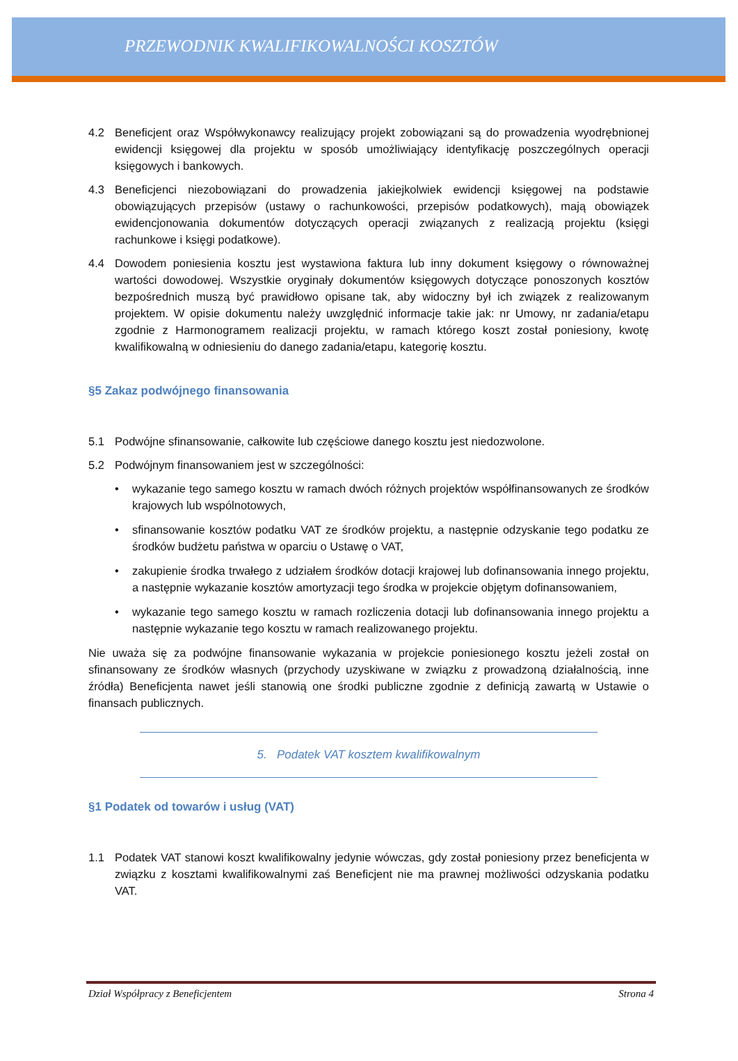PRZEWODNIK KWALIFIKOWALNOŚCI KOSZTÓW
4.2 Beneficjent oraz Współwykonawcy realizujący projekt zobowiązani są do prowadzenia wyodrębnionej ewidencji księgowej dla projektu w sposób umożliwiający identyfikację poszczególnych operacji księgowych i bankowych.
4.3 Beneficjenci niezobowiązani do prowadzenia jakiejkolwiek ewidencji księgowej na podstawie obowiązujących przepisów (ustawy o rachunkowości, przepisów podatkowych), mają obowiązek ewidencjonowania dokumentów dotyczących operacji związanych z realizacją projektu (księgi rachunkowe i księgi podatkowe).
4.4 Dowodem poniesienia kosztu jest wystawiona faktura lub inny dokument księgowy o równoważnej wartości dowodowej. Wszystkie oryginały dokumentów księgowych dotyczące ponoszonych kosztów bezpośrednich muszą być prawidłowo opisane tak, aby widoczny był ich związek z realizowanym projektem. W opisie dokumentu należy uwzględnić informacje takie jak: nr Umowy, nr zadania/etapu zgodnie z Harmonogramem realizacji projektu, w ramach którego koszt został poniesiony, kwotę kwalifikowalną w odniesieniu do danego zadania/etapu, kategorię kosztu.
§5 Zakaz podwójnego finansowania
5.1 Podwójne sfinansowanie, całkowite lub częściowe danego kosztu jest niedozwolone.
5.2 Podwójnym finansowaniem jest w szczególności:
• wykazanie tego samego kosztu w ramach dwóch różnych projektów współfinansowanych ze środków krajowych lub wspólnotowych,
• sfinansowanie kosztów podatku VAT ze środków projektu, a następnie odzyskanie tego podatku ze środków budżetu państwa w oparciu o Ustawę o VAT,
• zakupienie środka trwałego z udziałem środków dotacji krajowej lub dofinansowania innego projektu, a następnie wykazanie kosztów amortyzacji tego środka w projekcie objętym dofinansowaniem,
• wykazanie tego samego kosztu w ramach rozliczenia dotacji lub dofinansowania innego projektu a następnie wykazanie tego kosztu w ramach realizowanego projektu.
Nie uważa się za podwójne finansowanie wykazania w projekcie poniesionego kosztu jeżeli został on sfinansowany ze środków własnych (przychody uzyskiwane w związku z prowadzoną działalnością, inne źródła) Beneficjenta nawet jeśli stanowią one środki publiczne zgodnie z definicją zawartą w Ustawie o finansach publicznych.
5. Podatek VAT kosztem kwalifikowalnym
§1 Podatek od towarów i usług (VAT)
1.1 Podatek VAT stanowi koszt kwalifikowalny jedynie wówczas, gdy został poniesiony przez beneficjenta w związku z kosztami kwalifikowalnymi zaś Beneficjent nie ma prawnej możliwości odzyskania podatku VAT.
Dział Współpracy z Beneficjentem Strona 4